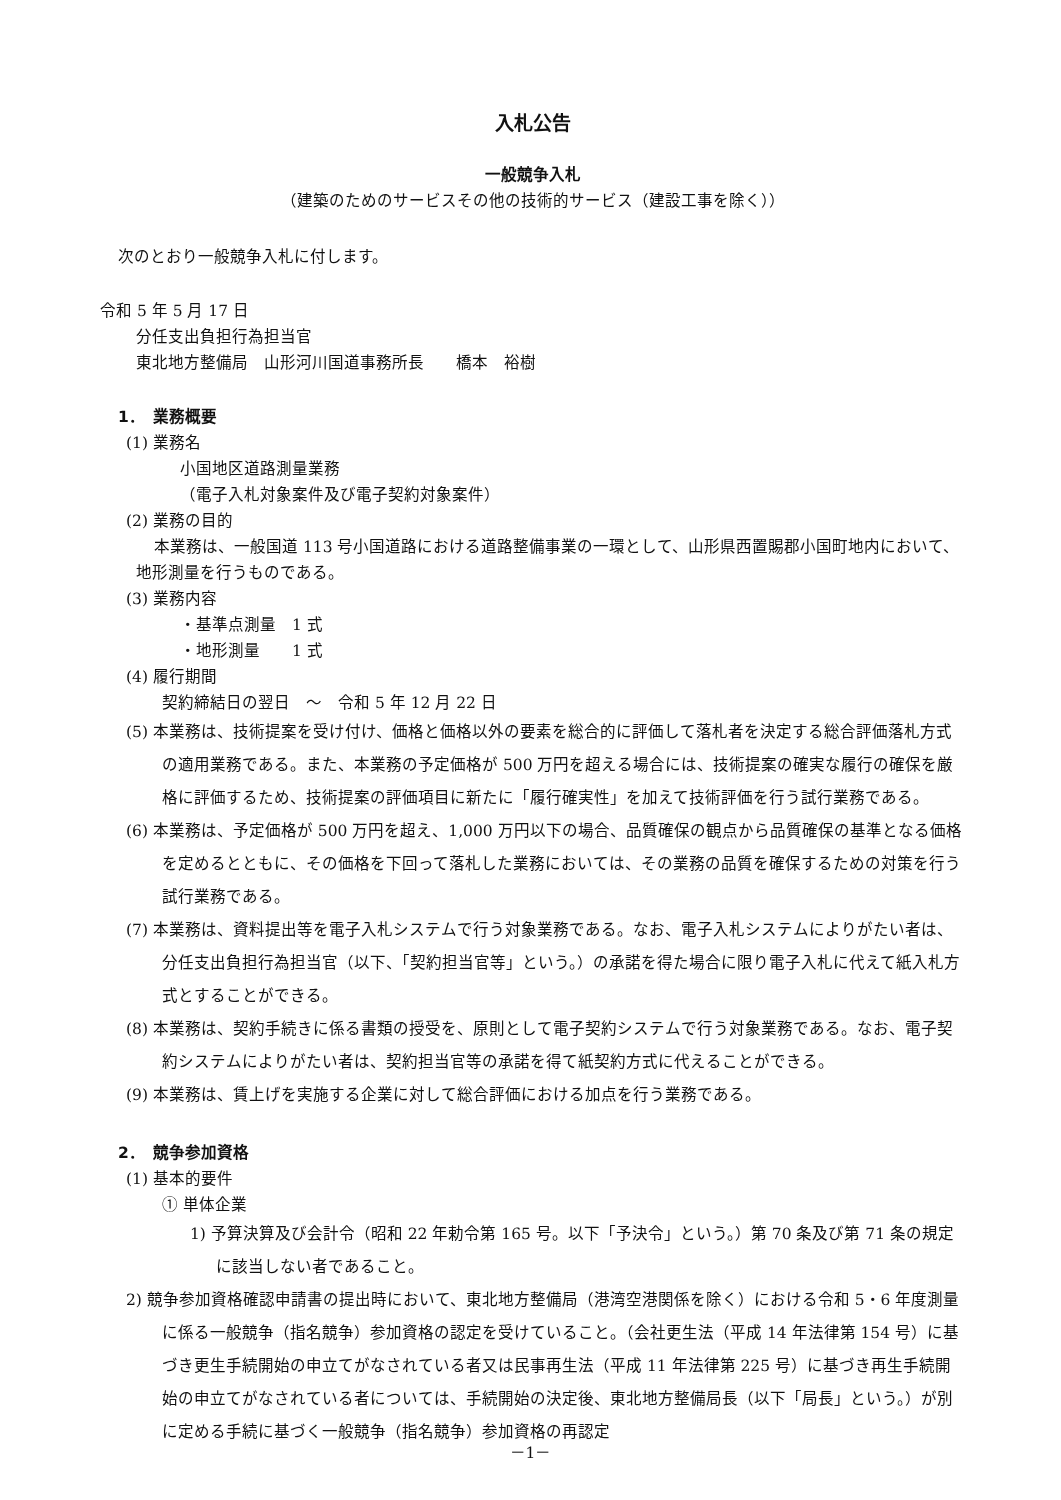入札公告
一般競争入札
（建築のためのサービスその他の技術的サービス（建設工事を除く））
次のとおり一般競争入札に付します。
令和 5 年 5 月 17 日
分任支出負担行為担当官
東北地方整備局　山形河川国道事務所長　　橋本　裕樹
1．　業務概要
(1) 業務名
小国地区道路測量業務
（電子入札対象案件及び電子契約対象案件）
(2) 業務の目的
本業務は、一般国道 113 号小国道路における道路整備事業の一環として、山形県西置賜郡小国町地内において、地形測量を行うものである。
(3) 業務内容
・基準点測量　1 式
・地形測量　　1 式
(4) 履行期間
契約締結日の翌日　～　令和 5 年 12 月 22 日
(5) 本業務は、技術提案を受け付け、価格と価格以外の要素を総合的に評価して落札者を決定する総合評価落札方式の適用業務である。また、本業務の予定価格が 500 万円を超える場合には、技術提案の確実な履行の確保を厳格に評価するため、技術提案の評価項目に新たに「履行確実性」を加えて技術評価を行う試行業務である。
(6) 本業務は、予定価格が 500 万円を超え、1,000 万円以下の場合、品質確保の観点から品質確保の基準となる価格を定めるとともに、その価格を下回って落札した業務においては、その業務の品質を確保するための対策を行う試行業務である。
(7) 本業務は、資料提出等を電子入札システムで行う対象業務である。なお、電子入札システムによりがたい者は、分任支出負担行為担当官（以下、「契約担当官等」という。）の承諾を得た場合に限り電子入札に代えて紙入札方式とすることができる。
(8) 本業務は、契約手続きに係る書類の授受を、原則として電子契約システムで行う対象業務である。なお、電子契約システムによりがたい者は、契約担当官等の承諾を得て紙契約方式に代えることができる。
(9) 本業務は、賃上げを実施する企業に対して総合評価における加点を行う業務である。
2．　競争参加資格
(1) 基本的要件
① 単体企業
1) 予算決算及び会計令（昭和 22 年勅令第 165 号。以下「予決令」という。）第 70 条及び第 71 条の規定に該当しない者であること。
2) 競争参加資格確認申請書の提出時において、東北地方整備局（港湾空港関係を除く）における令和 5・6 年度測量に係る一般競争（指名競争）参加資格の認定を受けていること。（会社更生法（平成 14 年法律第 154 号）に基づき更生手続開始の申立てがなされている者又は民事再生法（平成 11 年法律第 225 号）に基づき再生手続開始の申立てがなされている者については、手続開始の決定後、東北地方整備局長（以下「局長」という。）が別に定める手続に基づく一般競争（指名競争）参加資格の再認定
－1－